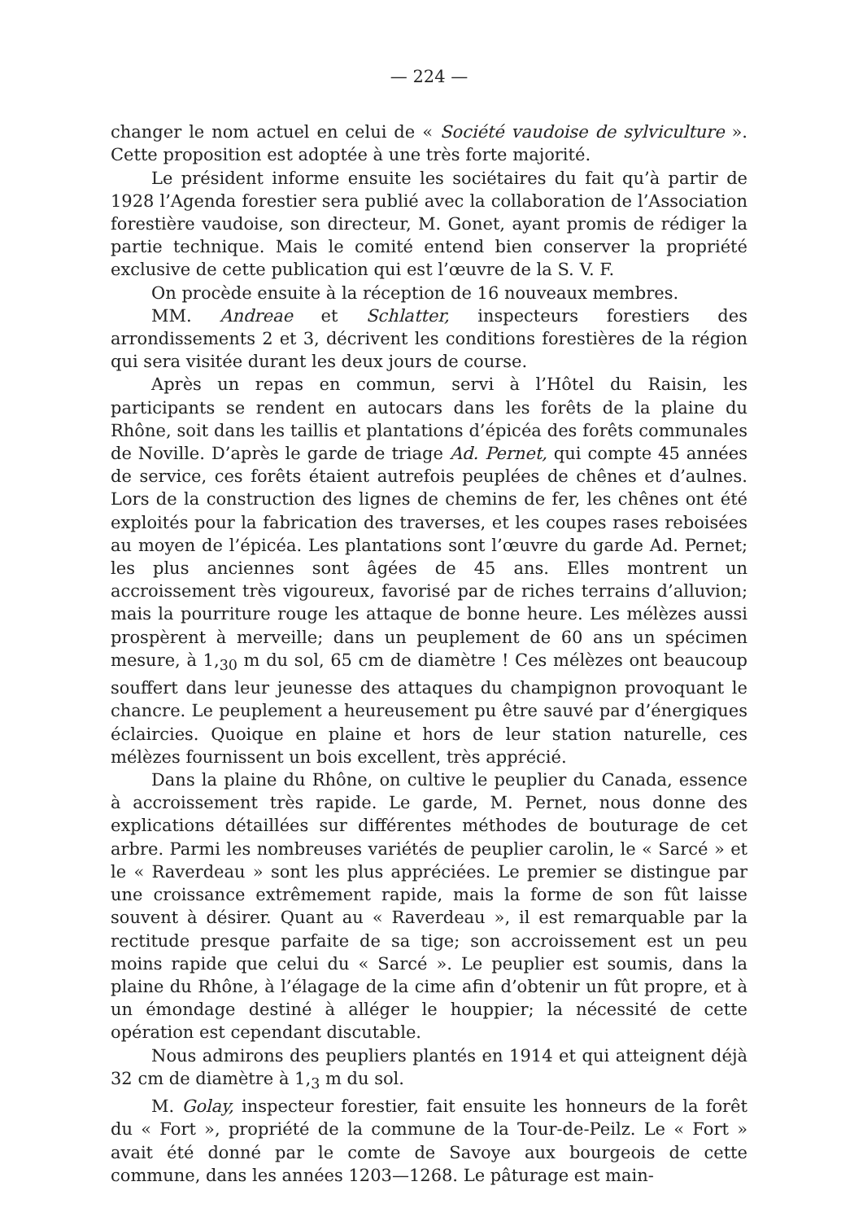— 224 —
changer le nom actuel en celui de « Société vaudoise de sylviculture ». Cette proposition est adoptée à une très forte majorité.
Le président informe ensuite les sociétaires du fait qu’à partir de 1928 l’Agenda forestier sera publié avec la collaboration de l’Association forestière vaudoise, son directeur, M. Gonet, ayant promis de rédiger la partie technique. Mais le comité entend bien conserver la propriété exclusive de cette publication qui est l’œuvre de la S. V. F.
On procède ensuite à la réception de 16 nouveaux membres.
MM. Andreae et Schlatter, inspecteurs forestiers des arrondissements 2 et 3, décrivent les conditions forestières de la région qui sera visitée durant les deux jours de course.
Après un repas en commun, servi à l’Hôtel du Raisin, les participants se rendent en autocars dans les forêts de la plaine du Rhône, soit dans les taillis et plantations d’épicéa des forêts communales de Noville. D’après le garde de triage Ad. Pernet, qui compte 45 années de service, ces forêts étaient autrefois peuplées de chênes et d’aulnes. Lors de la construction des lignes de chemins de fer, les chênes ont été exploités pour la fabrication des traverses, et les coupes rases reboisées au moyen de l’épicéa. Les plantations sont l’œuvre du garde Ad. Pernet; les plus anciennes sont âgées de 45 ans. Elles montrent un accroissement très vigoureux, favorisé par de riches terrains d’alluvion; mais la pourriture rouge les attaque de bonne heure. Les mélèzes aussi prospèrent à merveille; dans un peuplement de 60 ans un spécimen mesure, à 1,<sub>30</sub> m du sol, 65 cm de diamètre ! Ces mélèzes ont beaucoup souffert dans leur jeunesse des attaques du champignon provoquant le chancre. Le peuplement a heureusement pu être sauvé par d’énergiques éclaircies. Quoique en plaine et hors de leur station naturelle, ces mélèzes fournissent un bois excellent, très apprécié.
Dans la plaine du Rhône, on cultive le peuplier du Canada, essence à accroissement très rapide. Le garde, M. Pernet, nous donne des explications détaillées sur différentes méthodes de bouturage de cet arbre. Parmi les nombreuses variétés de peuplier carolin, le « Sarcé » et le « Raverdeau » sont les plus appréciées. Le premier se distingue par une croissance extrêmement rapide, mais la forme de son fût laisse souvent à désirer. Quant au « Raverdeau », il est remarquable par la rectitude presque parfaite de sa tige; son accroissement est un peu moins rapide que celui du « Sarcé ». Le peuplier est soumis, dans la plaine du Rhône, à l’élagage de la cime afin d’obtenir un fût propre, et à un émondage destiné à alléger le houppier; la nécessité de cette opération est cependant discutable.
Nous admirons des peupliers plantés en 1914 et qui atteignent déjà 32 cm de diamètre à 1,<sub>3</sub> m du sol.
M. Golay, inspecteur forestier, fait ensuite les honneurs de la forêt du « Fort », propriété de la commune de la Tour-de-Peilz. Le « Fort » avait été donné par le comte de Savoye aux bourgeois de cette commune, dans les années 1203—1268. Le pâturage est main-